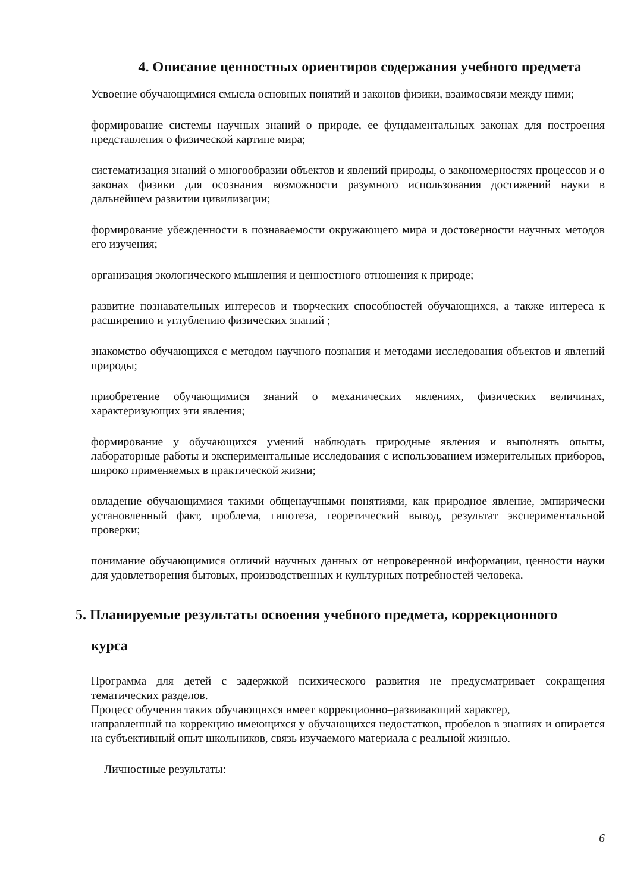4. Описание ценностных ориентиров содержания учебного предмета
Усвоение обучающимися смысла основных понятий и законов физики, взаимосвязи между ними;
формирование системы научных знаний о природе, ее фундаментальных законах для построения представления о физической картине мира;
систематизация знаний о многообразии объектов и явлений природы, о закономерностях процессов и о законах физики для осознания возможности разумного использования достижений науки в дальнейшем развитии цивилизации;
формирование убежденности в познаваемости окружающего мира и достоверности научных методов его изучения;
организация экологического мышления и ценностного отношения к природе;
развитие познавательных интересов и творческих способностей обучающихся, а также интереса к расширению и углублению физических знаний ;
знакомство обучающихся с методом научного познания и методами исследования объектов и явлений природы;
приобретение обучающимися знаний о механических явлениях, физических величинах, характеризующих эти явления;
формирование у обучающихся умений наблюдать природные явления и выполнять опыты, лабораторные работы и экспериментальные исследования с использованием измерительных приборов, широко применяемых в практической жизни;
овладение обучающимися такими общенаучными понятиями, как природное явление, эмпирически установленный факт, проблема, гипотеза, теоретический вывод, результат экспериментальной проверки;
понимание обучающимися отличий научных данных от непроверенной информации, ценности науки для удовлетворения бытовых, производственных и культурных потребностей человека.
5. Планируемые результаты освоения учебного предмета, коррекционного
курса
Программа для детей с задержкой психического развития не предусматривает сокращения тематических разделов.
Процесс обучения таких обучающихся имеет коррекционно–развивающий характер,
направленный на коррекцию имеющихся у обучающихся недостатков, пробелов в знаниях и опирается на субъективный опыт школьников, связь изучаемого материала с реальной жизнью.
Личностные результаты:
6